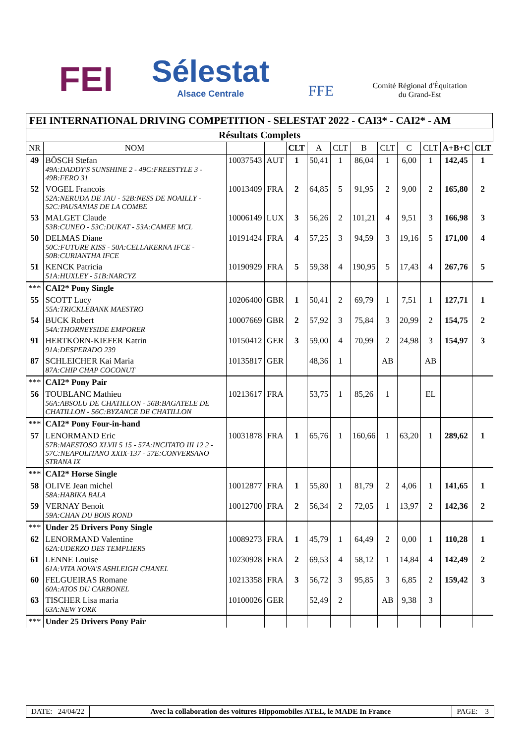FEI
Sélestat
Alsace Centrale
FFE
Comité Régional d'Équitation
du Grand-Est
FEI INTERNATIONAL DRIVING COMPETITION - SELESTAT 2022 - CAI3* - CAI2* - AM
| Résultats Complets | | | | | | | | | | | | |
| NR | NOM | | | CLT | A | CLT | B | CLT | C | CLT | A+B+C | CLT |
| 49 | BÖSCH Stefan 49A:DADDY'S SUNSHINE 2 - 49C:FREESTYLE 3 - 49B:FERO 31 | 10037543 | AUT | 1 | 50,41 | 1 | 86,04 | 1 | 6,00 | 1 | 142,45 | 1 |
| 52 | VOGEL Francois 52A:NERUDA DE JAU - 52B:NESS DE NOAILLY - 52C:PAUSANIAS DE LA COMBE | 10013409 | FRA | 2 | 64,85 | 5 | 91,95 | 2 | 9,00 | 2 | 165,80 | 2 |
| 53 | MALGET Claude 53B:CUNEO - 53C:DUKAT - 53A:CAMEE MCL | 10006149 | LUX | 3 | 56,26 | 2 | 101,21 | 4 | 9,51 | 3 | 166,98 | 3 |
| 50 | DELMAS Diane 50C:FUTURE KISS - 50A:CELLAKERNA IFCE - 50B:CURIANTHA IFCE | 10191424 | FRA | 4 | 57,25 | 3 | 94,59 | 3 | 19,16 | 5 | 171,00 | 4 |
| 51 | KENCK Patricia 51A:HUXLEY - 51B:NARCYZ | 10190929 | FRA | 5 | 59,38 | 4 | 190,95 | 5 | 17,43 | 4 | 267,76 | 5 |
| *** | CAI2* Pony Single | | | | | | | | | | | |
| 55 | SCOTT Lucy 55A:TRICKLEBANK MAESTRO | 10206400 | GBR | 1 | 50,41 | 2 | 69,79 | 1 | 7,51 | 1 | 127,71 | 1 |
| 54 | BUCK Robert 54A:THORNEYSIDE EMPORER | 10007669 | GBR | 2 | 57,92 | 3 | 75,84 | 3 | 20,99 | 2 | 154,75 | 2 |
| 91 | HERTKORN-KIEFER Katrin 91A:DESPERADO 239 | 10150412 | GER | 3 | 59,00 | 4 | 70,99 | 2 | 24,98 | 3 | 154,97 | 3 |
| 87 | SCHLEICHER Kai Maria 87A:CHIP CHAP COCONUT | 10135817 | GER | | 48,36 | 1 | | AB | | AB | | |
| *** | CAI2* Pony Pair | | | | | | | | | | | |
| 56 | TOUBLANC Mathieu 56A:ABSOLU DE CHATILLON - 56B:BAGATELE DE CHATILLON - 56C:BYZANCE DE CHATILLON | 10213617 | FRA | | 53,75 | 1 | 85,26 | 1 | | EL | | |
| *** | CAI2* Pony Four-in-hand | | | | | | | | | | | |
| 57 | LENORMAND Eric 57B:MAESTOSO XLVII 5 15 - 57A:INCITATO III 12 2 - 57C:NEAPOLITANO XXIX-137 - 57E:CONVERSANO STRANA IX | 10031878 | FRA | 1 | 65,76 | 1 | 160,66 | 1 | 63,20 | 1 | 289,62 | 1 |
| *** | CAI2* Horse Single | | | | | | | | | | | |
| 58 | OLIVE Jean michel 58A:HABIKA BALA | 10012877 | FRA | 1 | 55,80 | 1 | 81,79 | 2 | 4,06 | 1 | 141,65 | 1 |
| 59 | VERNAY Benoit 59A:CHAN DU BOIS ROND | 10012700 | FRA | 2 | 56,34 | 2 | 72,05 | 1 | 13,97 | 2 | 142,36 | 2 |
| *** | Under 25 Drivers Pony Single | | | | | | | | | | | |
| 62 | LENORMAND Valentine 62A:UDERZO DES TEMPLIERS | 10089273 | FRA | 1 | 45,79 | 1 | 64,49 | 2 | 0,00 | 1 | 110,28 | 1 |
| 61 | LENNE Louise 61A:VITA NOVA'S ASHLEIGH CHANEL | 10230928 | FRA | 2 | 69,53 | 4 | 58,12 | 1 | 14,84 | 4 | 142,49 | 2 |
| 60 | FELGUEIRAS Romane 60A:ATOS DU CARBONEL | 10213358 | FRA | 3 | 56,72 | 3 | 95,85 | 3 | 6,85 | 2 | 159,42 | 3 |
| 63 | TISCHER Lisa maria 63A:NEW YORK | 10100026 | GER | | 52,49 | 2 | | AB | 9,38 | 3 | | |
| *** | Under 25 Drivers Pony Pair | | | | | | | | | | | |
DATE: 24/04/22 Avec la collaboration des voitures Hippomobiles ATEL, le MADE In France
PAGE: 3